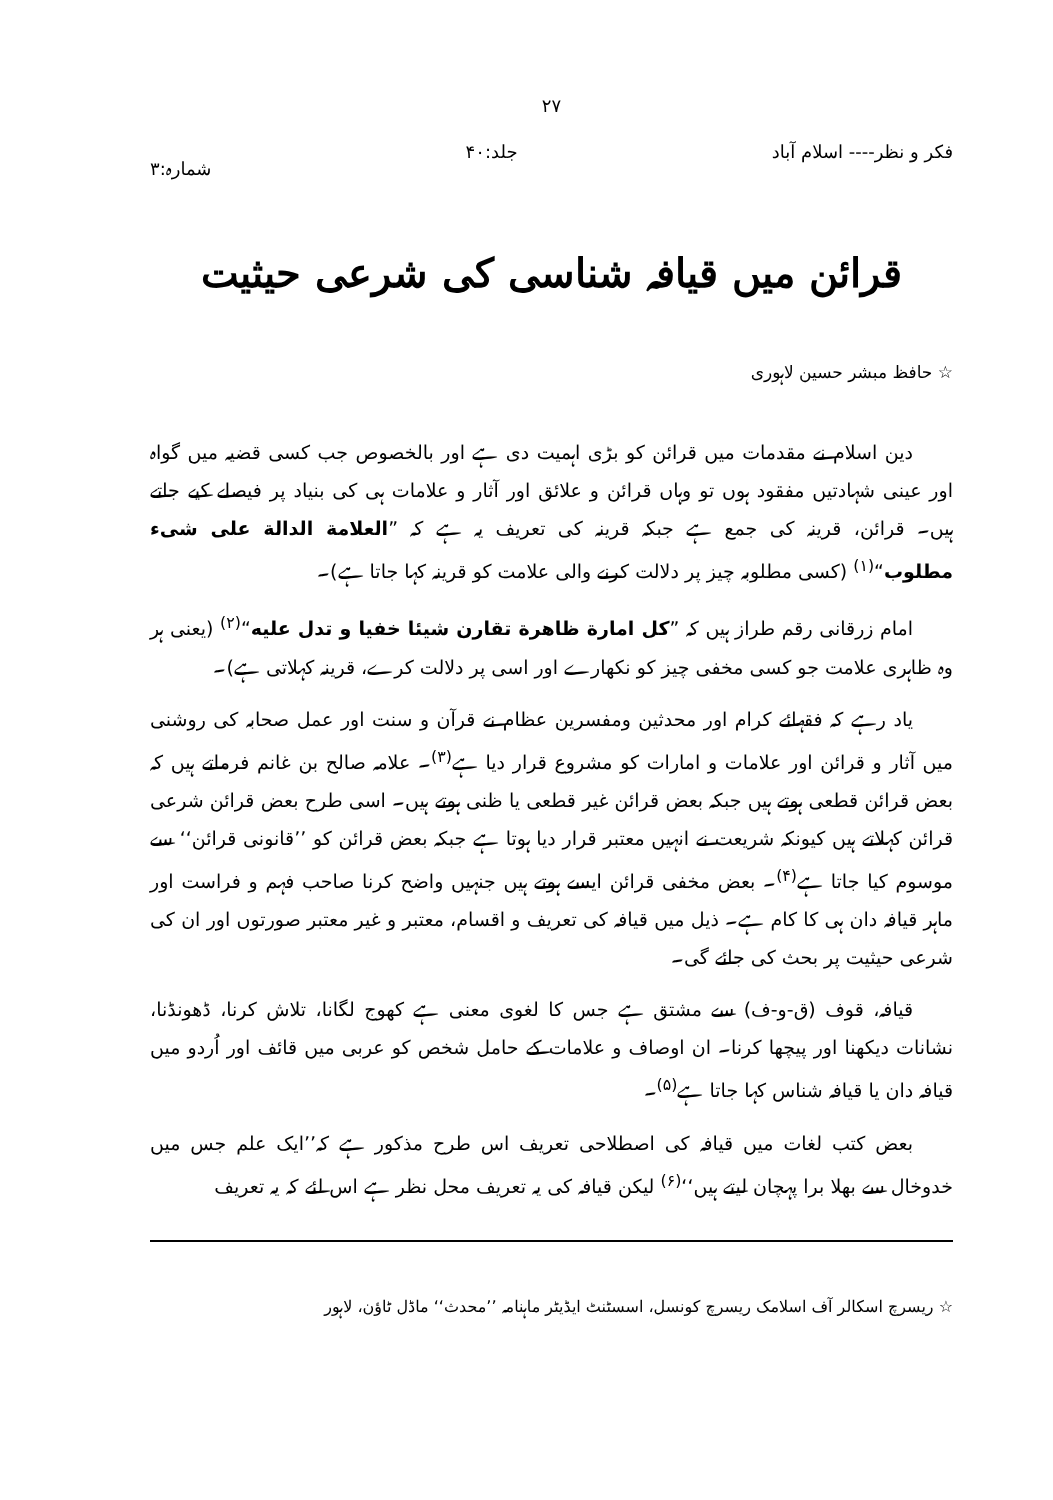۲۷
فکر و نظر---- اسلام آباد جلد:۴۰ شمارہ:۳
قرائن میں قیافہ شناسی کی شرعی حیثیت
☆ حافظ مبشر حسین لاہوری
دین اسلام نے مقدمات میں قرائن کو بڑی اہمیت دی ہے اور بالخصوص جب کسی قضیہ میں گواہ اور عینی شہادتیں مفقود ہوں تو وہاں قرائن و علائق اور آثار و علامات ہی کی بنیاد پر فیصلے کیے جاتے ہیں۔ قرائن، قرینہ کی جمع ہے جبکہ قرینہ کی تعریف یہ ہے کہ ”العلامة الدالة علی شیء مطلوب“<sup>(۱)</sup> (کسی مطلوبہ چیز پر دلالت کرنے والی علامت کو قرینہ کہا جاتا ہے)۔
امام زرقانی رقم طراز ہیں کہ ”کل امارة ظاهرة تقارن شیئا خفیا و تدل علیه“<sup>(۲)</sup> (یعنی ہر وہ ظاہری علامت جو کسی مخفی چیز کو نکھارے اور اسی پر دلالت کرے، قرینہ کہلاتی ہے)۔
یاد رہے کہ فقہائے کرام اور محدثین ومفسرین عظام نے قرآن و سنت اور عمل صحابہ کی روشنی میں آثار و قرائن اور علامات و امارات کو مشروع قرار دیا ہے<sup>(۳)</sup>۔ علامہ صالح بن غانم فرماتے ہیں کہ بعض قرائن قطعی ہوتے ہیں جبکہ بعض قرائن غیر قطعی یا ظنی ہوتے ہیں۔ اسی طرح بعض قرائن شرعی قرائن کہلاتے ہیں کیونکہ شریعت نے انہیں معتبر قرار دیا ہوتا ہے جبکہ بعض قرائن کو ’’قانونی قرائن‘‘ سے موسوم کیا جاتا ہے<sup>(۴)</sup>۔ بعض مخفی قرائن ایسے ہوتے ہیں جنہیں واضح کرنا صاحب فہم و فراست اور ماہر قیافہ دان ہی کا کام ہے۔ ذیل میں قیافہ کی تعریف و اقسام، معتبر و غیر معتبر صورتوں اور ان کی شرعی حیثیت پر بحث کی جائے گی۔
قیافہ، قوف (ق-و-ف) سے مشتق ہے جس کا لغوی معنی ہے کھوج لگانا، تلاش کرنا، ڈھونڈنا، نشانات دیکھنا اور پیچھا کرنا۔ ان اوصاف و علامات کے حامل شخص کو عربی میں قائف اور اُردو میں قیافہ دان یا قیافہ شناس کہا جاتا ہے<sup>(۵)</sup>۔
بعض کتب لغات میں قیافہ کی اصطلاحی تعریف اس طرح مذکور ہے کہ’’ایک علم جس میں خدوخال سے بھلا برا پہچان لیتے ہیں‘‘<sup>(۶)</sup> لیکن قیافہ کی یہ تعریف محل نظر ہے اس لئے کہ یہ تعریف
☆ ریسرچ اسکالر آف اسلامک ریسرچ کونسل، اسسٹنٹ ایڈیٹر ماہنامہ ’’محدث‘‘ ماڈل ٹاؤن، لاہور